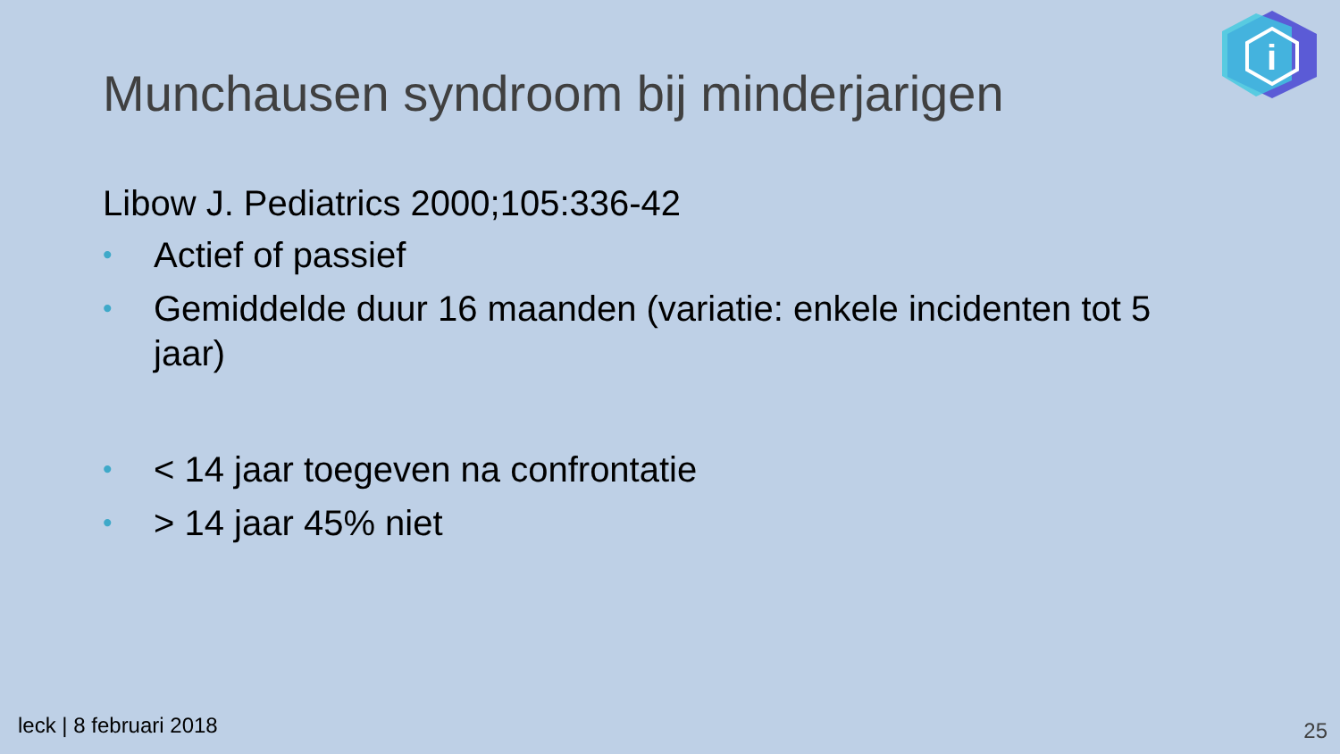i
Munchausen syndroom bij minderjarigen
Libow J. Pediatrics 2000;105:336-42
• Actief of passief
• Gemiddelde duur 16 maanden (variatie: enkele incidenten tot 5 jaar)
• < 14 jaar toegeven na confrontatie
• > 14 jaar 45% niet
leck | 8 februari 2018 25